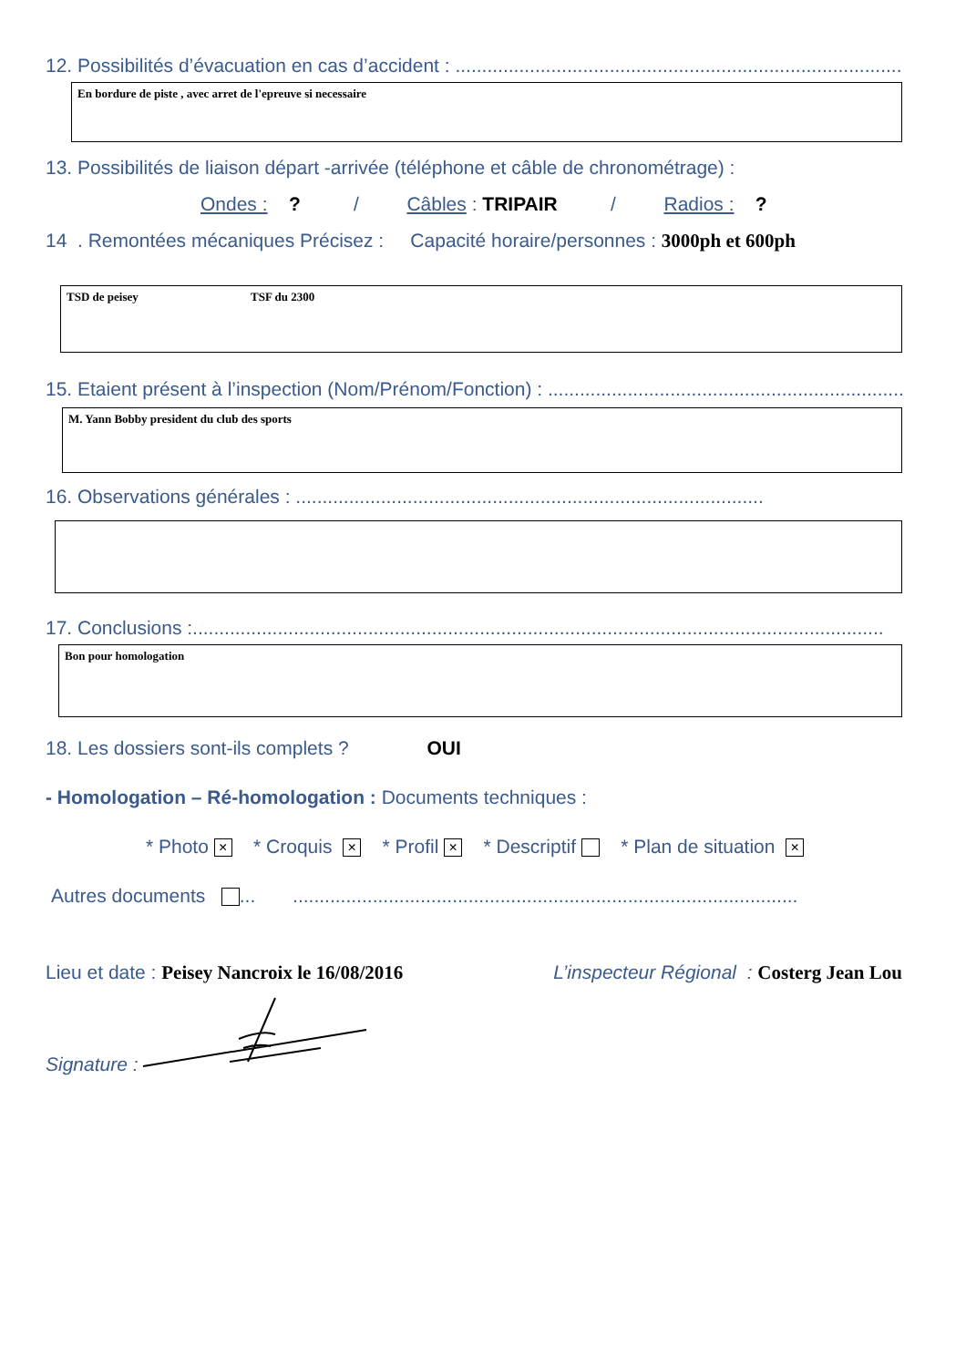12. Possibilités d’évacuation en cas d’accident : ..............................................................................................
En bordure de piste , avec arret de l'epreuve si necessaire
13. Possibilités de liaison départ -arrivée (téléphone et câble de chronométrage) :
Ondes : ? / Câbles : TRIPAIR / Radios : ?
14 . Remontées mécaniques Précisez : Capacité horaire/personnes : 3000ph et 600ph
TSD de peisey TSF du 2300
15. Etaient présent à l’inspection (Nom/Prénom/Fonction) : ...................................................................
M. Yann Bobby president du club des sports
16. Observations générales : ........................................................................................
17. Conclusions :..................................................................................................................................
Bon pour homologation
18. Les dossiers sont-ils complets ? OUI
- Homologation – Ré-homologation : Documents techniques :
* Photo × * Croquis × * Profil × * Descriptif * Plan de situation ×
Autres documents ... ...............................................................................................
Lieu et date : Peisey Nancroix le 16/08/2016 L’inspecteur Régional : Costerg Jean Lou
Signature :